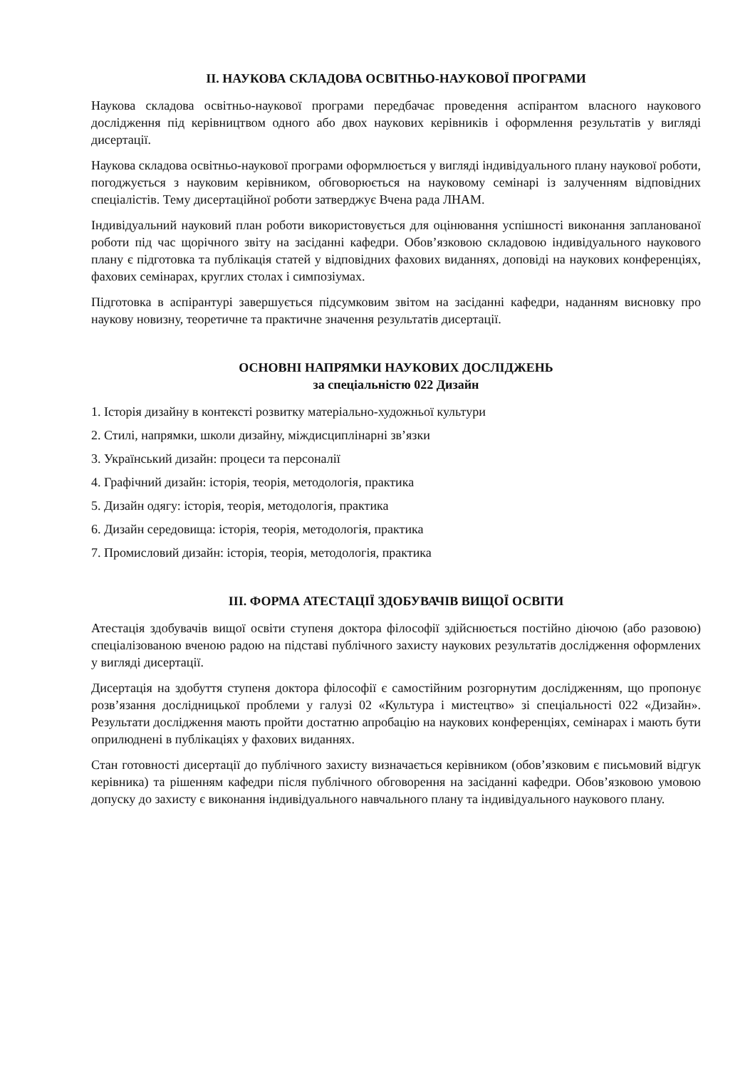ІІ. НАУКОВА СКЛАДОВА ОСВІТНЬО-НАУКОВОЇ ПРОГРАМИ
Наукова складова освітньо-наукової програми передбачає проведення аспірантом власного наукового дослідження під керівництвом одного або двох наукових керівників і оформлення результатів у вигляді дисертації.
Наукова складова освітньо-наукової програми оформлюється у вигляді індивідуального плану наукової роботи, погоджується з науковим керівником, обговорюється на науковому семінарі із залученням відповідних спеціалістів. Тему дисертаційної роботи затверджує Вчена рада ЛНАМ.
Індивідуальний науковий план роботи використовується для оцінювання успішності виконання запланованої роботи під час щорічного звіту на засіданні кафедри. Обов’язковою складовою індивідуального наукового плану є підготовка та публікація статей у відповідних фахових виданнях, доповіді на наукових конференціях, фахових семінарах, круглих столах і симпозіумах.
Підготовка в аспірантурі завершується підсумковим звітом на засіданні кафедри, наданням висновку про наукову новизну, теоретичне та практичне значення результатів дисертації.
ОСНОВНІ НАПРЯМКИ НАУКОВИХ ДОСЛІДЖЕНЬ
за спеціальністю 022 Дизайн
1. Історія дизайну в контексті розвитку матеріально-художньої культури
2. Стилі, напрямки, школи дизайну, міждисциплінарні зв’язки
3. Український дизайн: процеси та персоналії
4. Графічний дизайн: історія, теорія, методологія, практика
5. Дизайн одягу: історія, теорія, методологія, практика
6. Дизайн середовища: історія, теорія, методологія, практика
7. Промисловий дизайн: історія, теорія, методологія, практика
ІІІ. ФОРМА АТЕСТАЦІЇ ЗДОБУВАЧІВ ВИЩОЇ ОСВІТИ
Атестація здобувачів вищої освіти ступеня доктора філософії здійснюється постійно діючою (або разовою) спеціалізованою вченою радою на підставі публічного захисту наукових результатів дослідження оформлених у вигляді дисертації.
Дисертація на здобуття ступеня доктора філософії є самостійним розгорнутим дослідженням, що пропонує розв’язання дослідницької проблеми у галузі 02 «Культура і мистецтво» зі спеціальності 022 «Дизайн». Результати дослідження мають пройти достатню апробацію на наукових конференціях, семінарах і мають бути оприлюднені в публікаціях у фахових виданнях.
Стан готовності дисертації до публічного захисту визначається керівником (обов’язковим є письмовий відгук керівника) та рішенням кафедри після публічного обговорення на засіданні кафедри. Обов’язковою умовою допуску до захисту є виконання індивідуального навчального плану та індивідуального наукового плану.